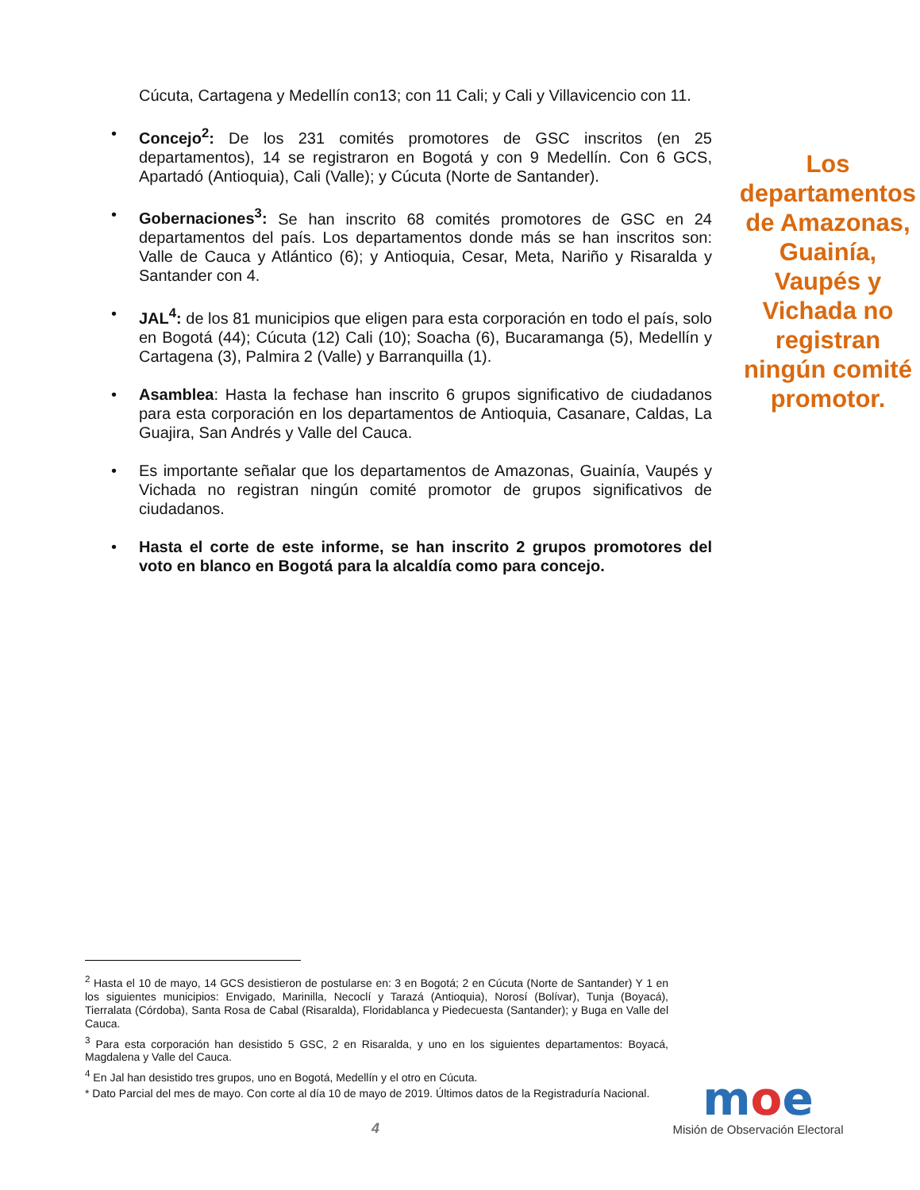Cúcuta, Cartagena y Medellín con13; con 11 Cali; y Cali y Villavicencio con 11.
• Concejo<sup>2</sup>: De los 231 comités promotores de GSC inscritos (en 25 departamentos), 14 se registraron en Bogotá y con 9 Medellín. Con 6 GCS, Apartadó (Antioquia), Cali (Valle); y Cúcuta (Norte de Santander).
• Gobernaciones<sup>3</sup>: Se han inscrito 68 comités promotores de GSC en 24 departamentos del país. Los departamentos donde más se han inscritos son: Valle de Cauca y Atlántico (6); y Antioquia, Cesar, Meta, Nariño y Risaralda y Santander con 4.
• JAL<sup>4</sup>: de los 81 municipios que eligen para esta corporación en todo el país, solo en Bogotá (44); Cúcuta (12) Cali (10); Soacha (6), Bucaramanga (5), Medellín y Cartagena (3), Palmira 2 (Valle) y Barranquilla (1).
• Asamblea: Hasta la fechase han inscrito 6 grupos significativo de ciudadanos para esta corporación en los departamentos de Antioquia, Casanare, Caldas, La Guajira, San Andrés y Valle del Cauca.
• Es importante señalar que los departamentos de Amazonas, Guainía, Vaupés y Vichada no registran ningún comité promotor de grupos significativos de ciudadanos.
• Hasta el corte de este informe, se han inscrito 2 grupos promotores del voto en blanco en Bogotá para la alcaldía como para concejo.
Los departamentos de Amazonas, Guainía, Vaupés y Vichada no registran ningún comité promotor.
<sup>2</sup> Hasta el 10 de mayo, 14 GCS desistieron de postularse en: 3 en Bogotá; 2 en Cúcuta (Norte de Santander) Y 1 en los siguientes municipios: Envigado, Marinilla, Necoclí y Tarazá (Antioquia), Norosí (Bolívar), Tunja (Boyacá), Tierralata (Córdoba), Santa Rosa de Cabal (Risaralda), Floridablanca y Piedecuesta (Santander); y Buga en Valle del Cauca.
<sup>3</sup> Para esta corporación han desistido 5 GSC, 2 en Risaralda, y uno en los siguientes departamentos: Boyacá, Magdalena y Valle del Cauca.
<sup>4</sup> En Jal han desistido tres grupos, uno en Bogotá, Medellín y el otro en Cúcuta.
* Dato Parcial del mes de mayo. Con corte al día 10 de mayo de 2019. Últimos datos de la Registraduría Nacional.
4
moe
Misión de Observación Electoral